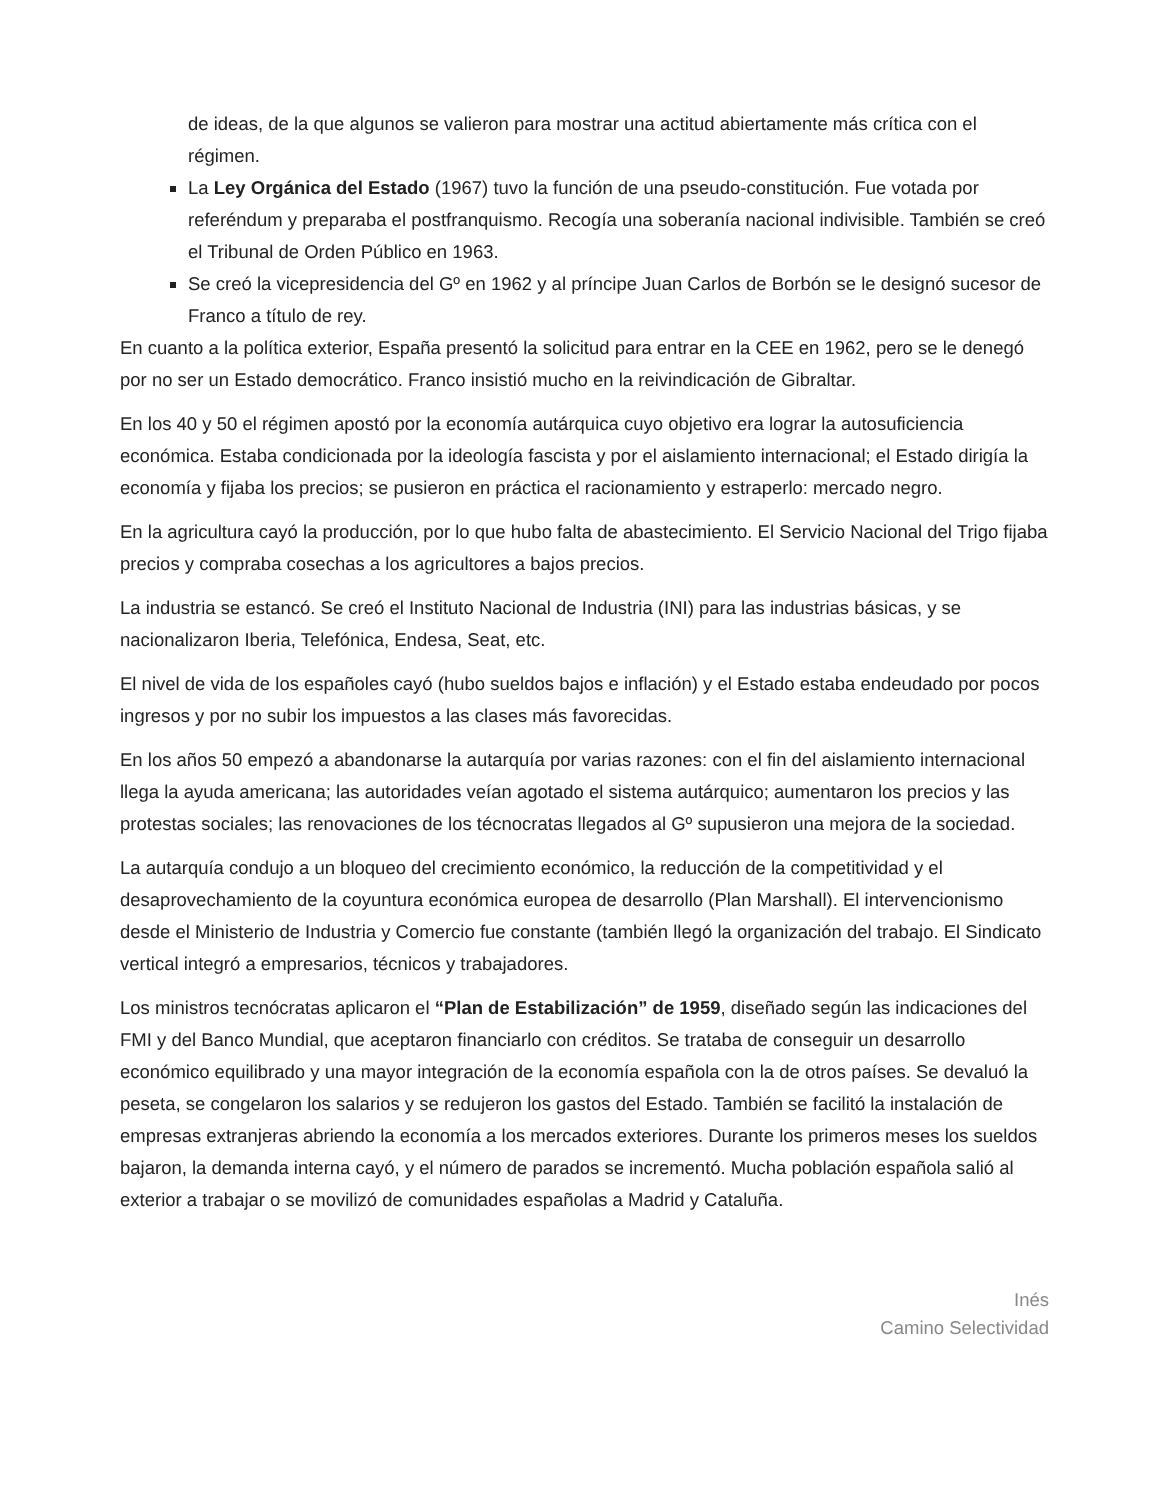de ideas, de la que algunos se valieron para mostrar una actitud abiertamente más crítica con el régimen.
La Ley Orgánica del Estado (1967) tuvo la función de una pseudo-constitución. Fue votada por referéndum y preparaba el postfranquismo. Recogía una soberanía nacional indivisible. También se creó el Tribunal de Orden Público en 1963.
Se creó la vicepresidencia del Gº en 1962 y al príncipe Juan Carlos de Borbón se le designó sucesor de Franco a título de rey.
En cuanto a la política exterior, España presentó la solicitud para entrar en la CEE en 1962, pero se le denegó por no ser un Estado democrático. Franco insistió mucho en la reivindicación de Gibraltar.
En los 40 y 50 el régimen apostó por la economía autárquica cuyo objetivo era lograr la autosuficiencia económica. Estaba condicionada por la ideología fascista y por el aislamiento internacional; el Estado dirigía la economía y fijaba los precios; se pusieron en práctica el racionamiento y estraperlo: mercado negro.
En la agricultura cayó la producción, por lo que hubo falta de abastecimiento. El Servicio Nacional del Trigo fijaba precios y compraba cosechas a los agricultores a bajos precios.
La industria se estancó. Se creó el Instituto Nacional de Industria (INI) para las industrias básicas, y se nacionalizaron Iberia, Telefónica, Endesa, Seat, etc.
El nivel de vida de los españoles cayó (hubo sueldos bajos e inflación) y el Estado estaba endeudado por pocos ingresos y por no subir los impuestos a las clases más favorecidas.
En los años 50 empezó a abandonarse la autarquía por varias razones: con el fin del aislamiento internacional llega la ayuda americana; las autoridades veían agotado el sistema autárquico; aumentaron los precios y las protestas sociales; las renovaciones de los técnocratas llegados al Gº supusieron una mejora de la sociedad.
La autarquía condujo a un bloqueo del crecimiento económico, la reducción de la competitividad y el desaprovechamiento de la coyuntura económica europea de desarrollo (Plan Marshall). El intervencionismo desde el Ministerio de Industria y Comercio fue constante (también llegó la organización del trabajo. El Sindicato vertical integró a empresarios, técnicos y trabajadores.
Los ministros tecnócratas aplicaron el “Plan de Estabilización” de 1959, diseñado según las indicaciones del FMI y del Banco Mundial, que aceptaron financiarlo con créditos. Se trataba de conseguir un desarrollo económico equilibrado y una mayor integración de la economía española con la de otros países. Se devaluó la peseta, se congelaron los salarios y se redujeron los gastos del Estado. También se facilitó la instalación de empresas extranjeras abriendo la economía a los mercados exteriores. Durante los primeros meses los sueldos bajaron, la demanda interna cayó, y el número de parados se incrementó. Mucha población española salió al exterior a trabajar o se movilizó de comunidades españolas a Madrid y Cataluña.
Inés
Camino Selectividad